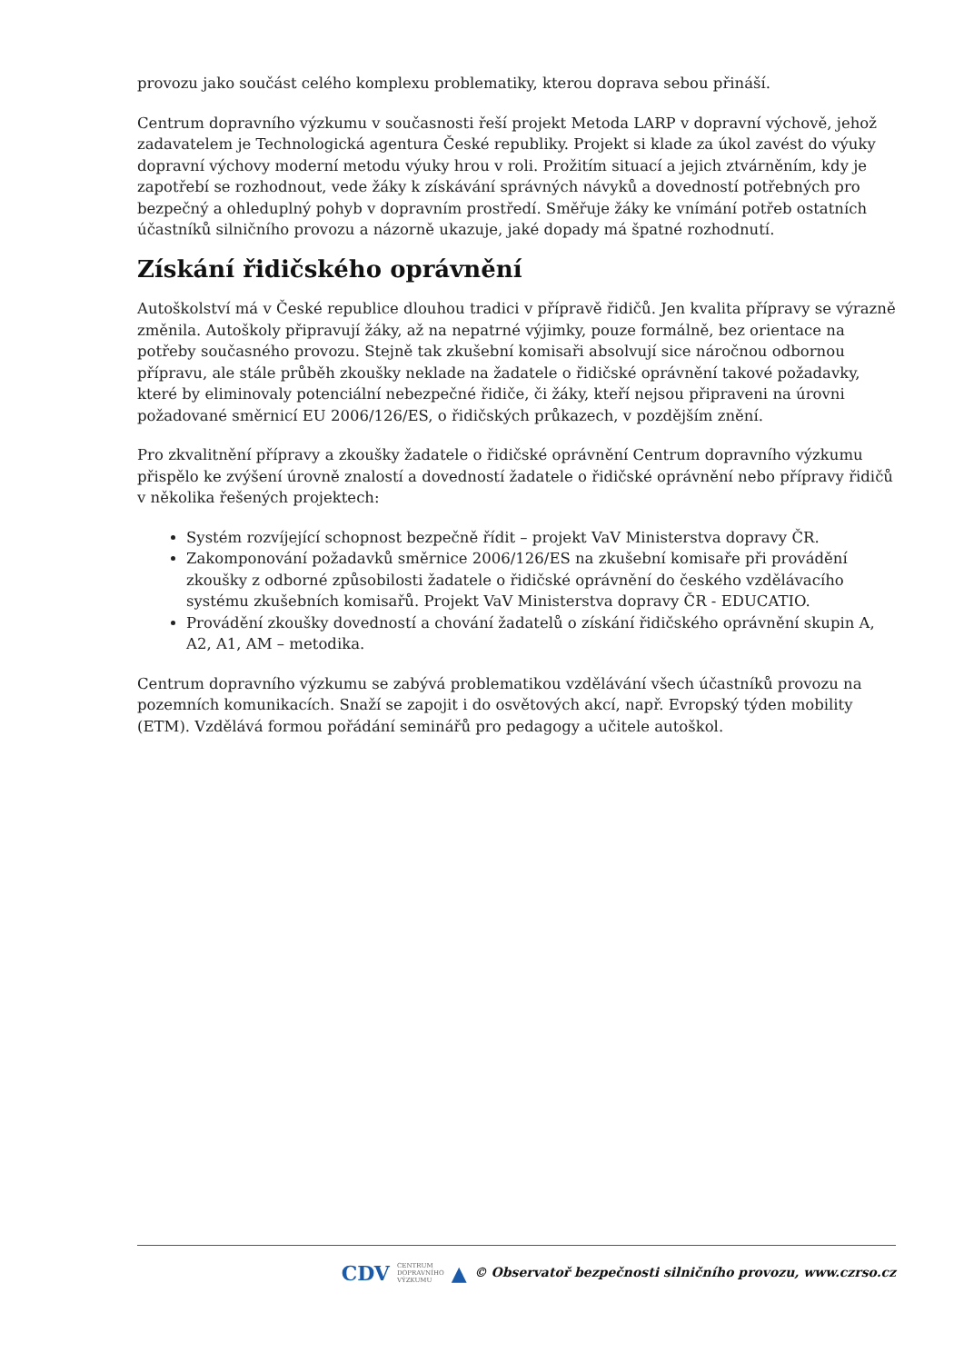provozu jako součást celého komplexu problematiky, kterou doprava sebou přináší.
Centrum dopravního výzkumu v současnosti řeší projekt Metoda LARP v dopravní výchově, jehož zadavatelem je Technologická agentura České republiky. Projekt si klade za úkol zavést do výuky dopravní výchovy moderní metodu výuky hrou v roli. Prožitím situací a jejich ztvárněním, kdy je zapotřebí se rozhodnout, vede žáky k získávání správných návyků a dovedností potřebných pro bezpečný a ohleduplný pohyb v dopravním prostředí. Směřuje žáky ke vnímání potřeb ostatních účastníků silničního provozu a názorně ukazuje, jaké dopady má špatné rozhodnutí.
Získání řidičského oprávnění
Autoškolství má v České republice dlouhou tradici v přípravě řidičů. Jen kvalita přípravy se výrazně změnila. Autoškoly připravují žáky, až na nepatrné výjimky, pouze formálně, bez orientace na potřeby současného provozu. Stejně tak zkušební komisaři absolvují sice náročnou odbornou přípravu, ale stále průběh zkoušky neklade na žadatele o řidičské oprávnění takové požadavky, které by eliminovaly potenciální nebezpečné řidiče, či žáky, kteří nejsou připraveni na úrovni požadované směrnicí EU 2006/126/ES, o řidičských průkazech, v pozdějším znění.
Pro zkvalitnění přípravy a zkoušky žadatele o řidičské oprávnění Centrum dopravního výzkumu přispělo ke zvýšení úrovně znalostí a dovedností žadatele o řidičské oprávnění nebo přípravy řidičů v několika řešených projektech:
Systém rozvíjející schopnost bezpečně řídit – projekt VaV Ministerstva dopravy ČR.
Zakomponování požadavků směrnice 2006/126/ES na zkušební komisaře při provádění zkoušky z odborné způsobilosti žadatele o řidičské oprávnění do českého vzdělávacího systému zkušebních komisařů. Projekt VaV Ministerstva dopravy ČR - EDUCATIO.
Provádění zkoušky dovedností a chování žadatelů o získání řidičského oprávnění skupin A, A2, A1, AM – metodika.
Centrum dopravního výzkumu se zabývá problematikou vzdělávání všech účastníků provozu na pozemních komunikacích. Snaží se zapojit i do osvětových akcí, např. Evropský týden mobility (ETM). Vzdělává formou pořádání seminářů pro pedagogy a učitele autoškol.
CDV CENTRUM
DOPRAVNÍHO
VÝZKUMU ▲ © Observatoř bezpečnosti silničního provozu, www.czrso.cz